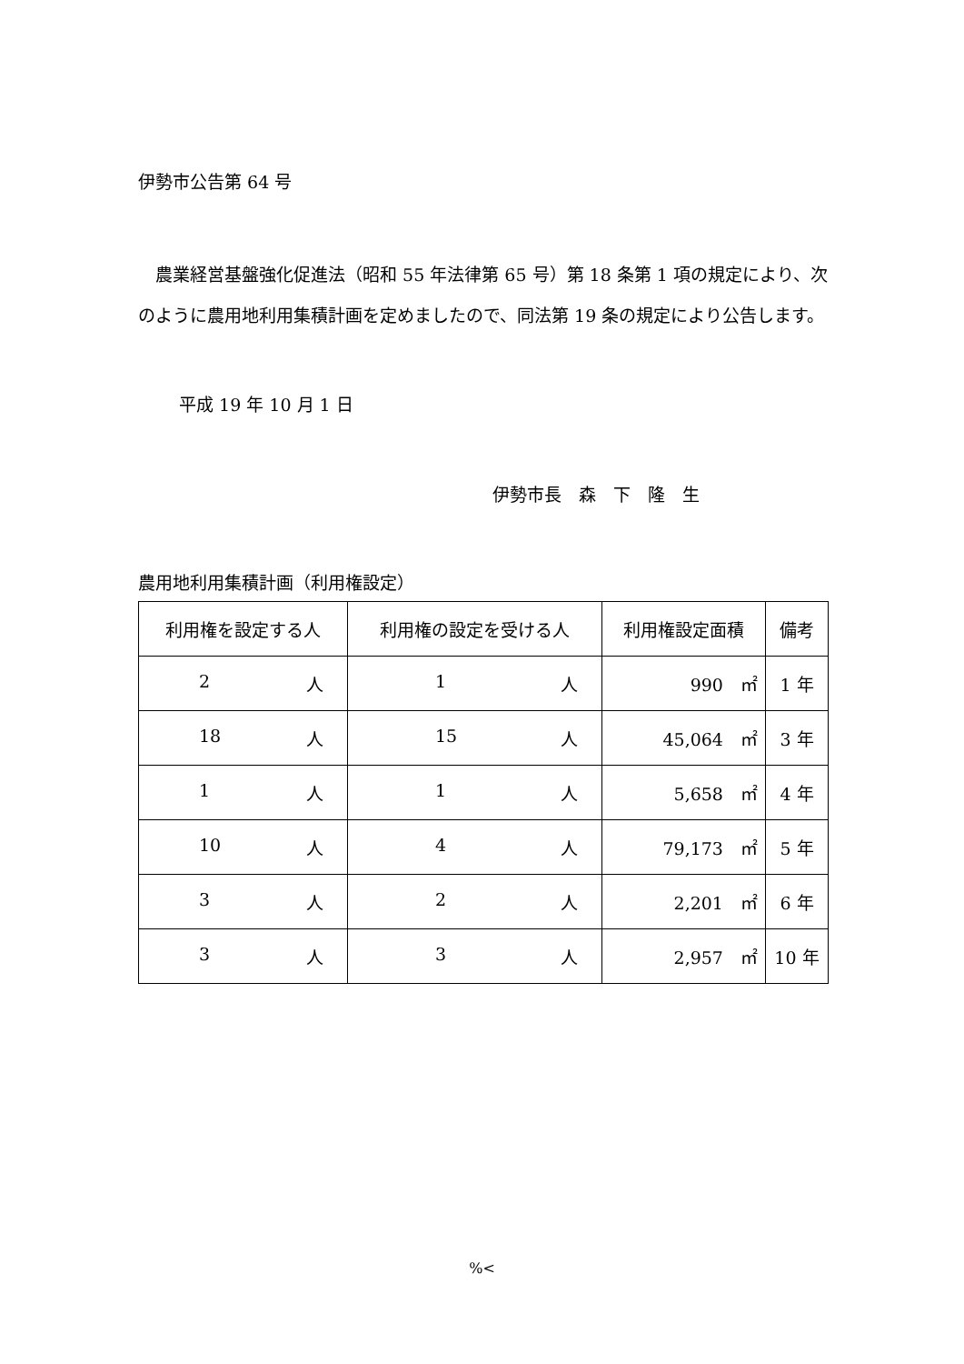伊勢市公告第 64 号
農業経営基盤強化促進法（昭和 55 年法律第 65 号）第 18 条第 1 項の規定により、次のように農用地利用集積計画を定めましたので、同法第 19 条の規定により公告します。
平成 19 年 10 月 1 日
伊勢市長　森　下　隆　生
農用地利用集積計画（利用権設定）
| 利用権を設定する人 | 利用権の設定を受ける人 | 利用権設定面積 | 備考 |
| --- | --- | --- | --- |
| 2 人 | 1 人 | 990 ㎡ | 1 年 |
| 18 人 | 15 人 | 45,064 ㎡ | 3 年 |
| 1 人 | 1 人 | 5,658 ㎡ | 4 年 |
| 10 人 | 4 人 | 79,173 ㎡ | 5 年 |
| 3 人 | 2 人 | 2,201 ㎡ | 6 年 |
| 3 人 | 3 人 | 2,957 ㎡ | 10 年 |
%<